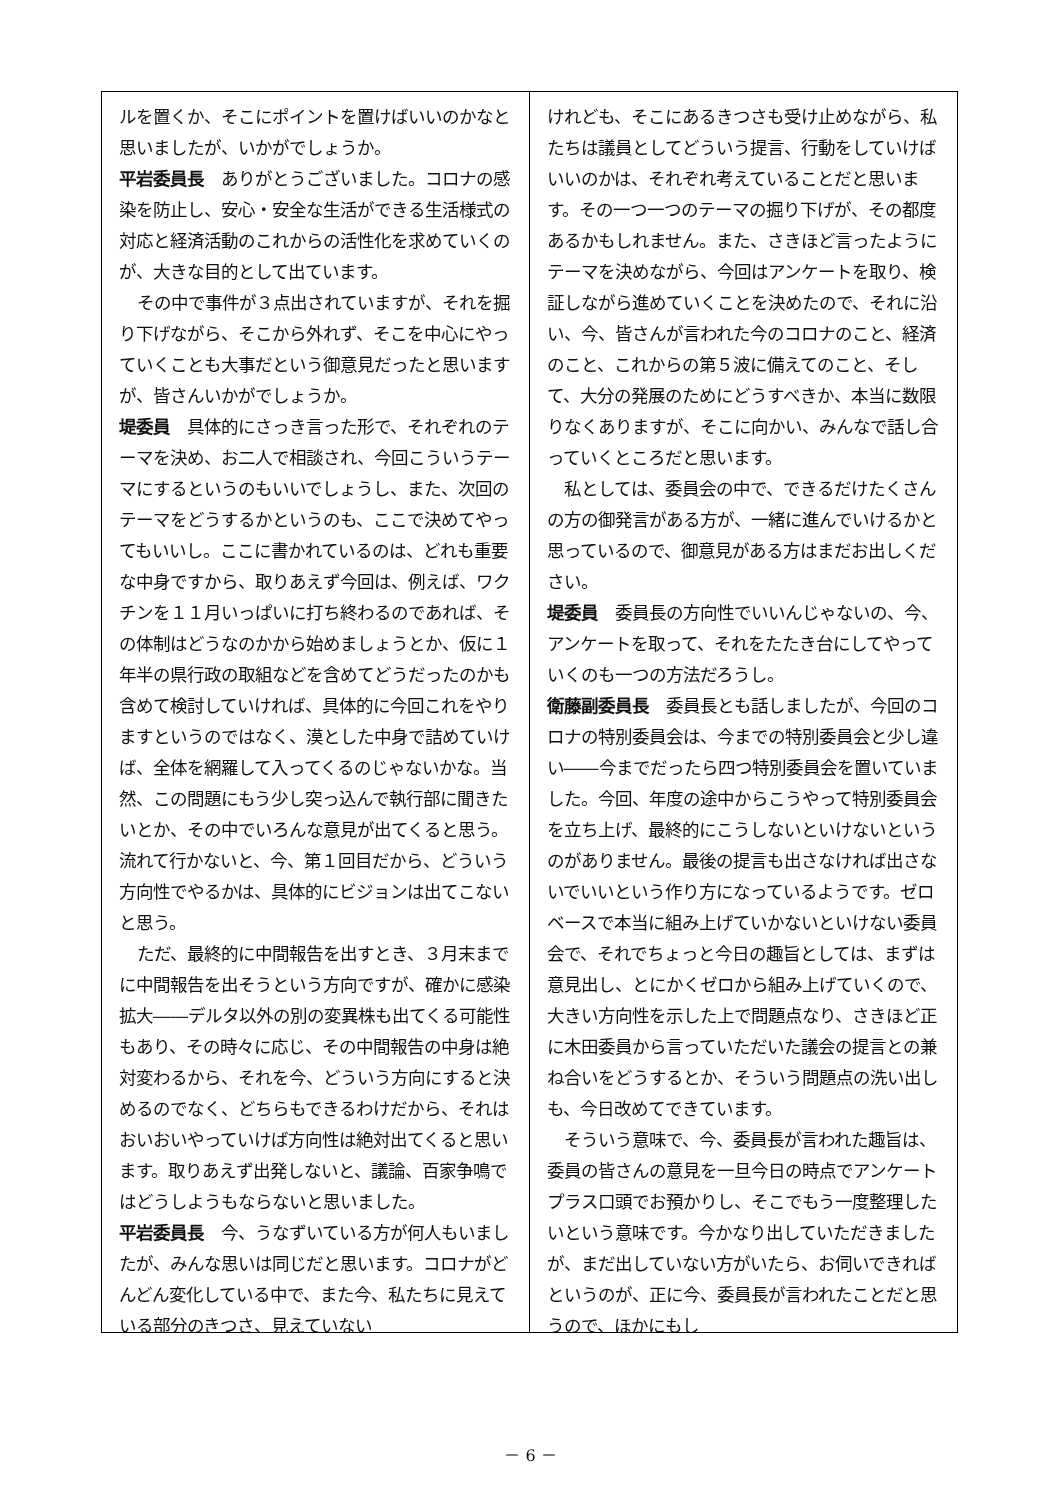ルを置くか、そこにポイントを置けばいいのかなと思いましたが、いかがでしょうか。
平岩委員長　ありがとうございました。コロナの感染を防止し、安心・安全な生活ができる生活様式の対応と経済活動のこれからの活性化を求めていくのが、大きな目的として出ています。
その中で事件が３点出されていますが、それを掘り下げながら、そこから外れず、そこを中心にやっていくことも大事だという御意見だったと思いますが、皆さんいかがでしょうか。
堤委員　具体的にさっき言った形で、それぞれのテーマを決め、お二人で相談され、今回こういうテーマにするというのもいいでしょうし、また、次回のテーマをどうするかというのも、ここで決めてやってもいいし。ここに書かれているのは、どれも重要な中身ですから、取りあえず今回は、例えば、ワクチンを１１月いっぱいに打ち終わるのであれば、その体制はどうなのかから始めましょうとか、仮に１年半の県行政の取組などを含めてどうだったのかも含めて検討していければ、具体的に今回これをやりますというのではなく、漠とした中身で詰めていけば、全体を網羅して入ってくるのじゃないかな。当然、この問題にもう少し突っ込んで執行部に聞きたいとか、その中でいろんな意見が出てくると思う。流れて行かないと、今、第１回目だから、どういう方向性でやるかは、具体的にビジョンは出てこないと思う。
ただ、最終的に中間報告を出すとき、３月末までに中間報告を出そうという方向ですが、確かに感染拡大――デルタ以外の別の変異株も出てくる可能性もあり、その時々に応じ、その中間報告の中身は絶対変わるから、それを今、どういう方向にすると決めるのでなく、どちらもできるわけだから、それはおいおいやっていけば方向性は絶対出てくると思います。取りあえず出発しないと、議論、百家争鳴ではどうしようもならないと思いました。
平岩委員長　今、うなずいている方が何人もいましたが、みんな思いは同じだと思います。コロナがどんどん変化している中で、また今、私たちに見えている部分のきつさ、見えていない
けれども、そこにあるきつさも受け止めながら、私たちは議員としてどういう提言、行動をしていけばいいのかは、それぞれ考えていることだと思います。その一つ一つのテーマの掘り下げが、その都度あるかもしれません。また、さきほど言ったようにテーマを決めながら、今回はアンケートを取り、検証しながら進めていくことを決めたので、それに沿い、今、皆さんが言われた今のコロナのこと、経済のこと、これからの第５波に備えてのこと、そして、大分の発展のためにどうすべきか、本当に数限りなくありますが、そこに向かい、みんなで話し合っていくところだと思います。
私としては、委員会の中で、できるだけたくさんの方の御発言がある方が、一緒に進んでいけるかと思っているので、御意見がある方はまだお出しください。
堤委員　委員長の方向性でいいんじゃないの、今、アンケートを取って、それをたたき台にしてやっていくのも一つの方法だろうし。
衛藤副委員長　委員長とも話しましたが、今回のコロナの特別委員会は、今までの特別委員会と少し違い――今までだったら四つ特別委員会を置いていました。今回、年度の途中からこうやって特別委員会を立ち上げ、最終的にこうしないといけないというのがありません。最後の提言も出さなければ出さないでいいという作り方になっているようです。ゼロベースで本当に組み上げていかないといけない委員会で、それでちょっと今日の趣旨としては、まずは意見出し、とにかくゼロから組み上げていくので、大きい方向性を示した上で問題点なり、さきほど正に木田委員から言っていただいた議会の提言との兼ね合いをどうするとか、そういう問題点の洗い出しも、今日改めてできています。
そういう意味で、今、委員長が言われた趣旨は、委員の皆さんの意見を一旦今日の時点でアンケートプラス口頭でお預かりし、そこでもう一度整理したいという意味です。今かなり出していただきましたが、まだ出していない方がいたら、お伺いできればというのが、正に今、委員長が言われたことだと思うので、ほかにもし
－ 6 －